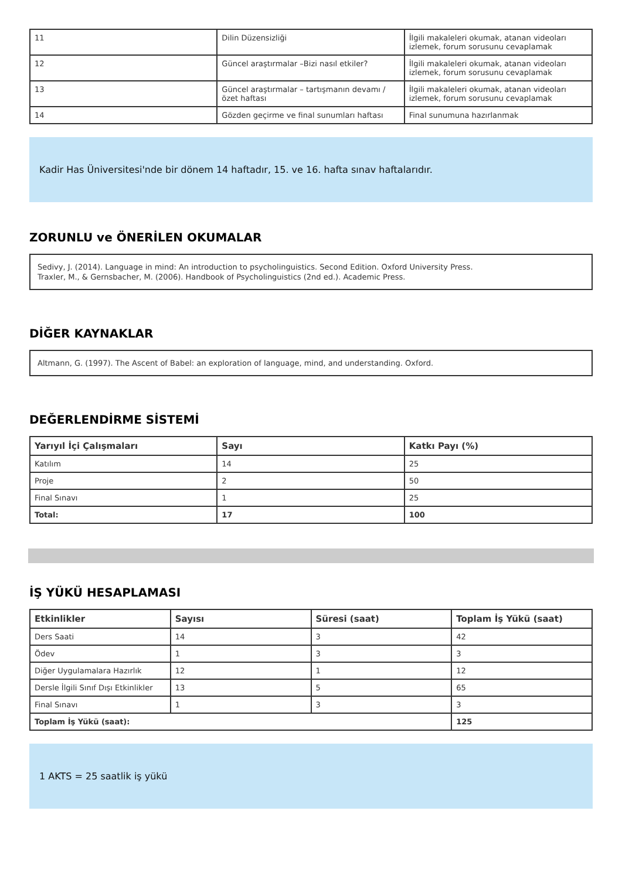| 11 | Dilin Düzensizliği | İlgili makaleleri okumak, atanan videoları izlemek, forum sorusunu cevaplamak |
| 12 | Güncel araştırmalar –Bizi nasıl etkiler? | İlgili makaleleri okumak, atanan videoları izlemek, forum sorusunu cevaplamak |
| 13 | Güncel araştırmalar – tartışmanın devamı / özet haftası | İlgili makaleleri okumak, atanan videoları izlemek, forum sorusunu cevaplamak |
| 14 | Gözden geçirme ve final sunumları haftası | Final sunumuna hazırlanmak |
Kadir Has Üniversitesi'nde bir dönem 14 haftadır, 15. ve 16. hafta sınav haftalarıdır.
ZORUNLU ve ÖNERİLEN OKUMALAR
Sedivy, J. (2014). Language in mind: An introduction to psycholinguistics. Second Edition. Oxford University Press.
Traxler, M., & Gernsbacher, M. (2006). Handbook of Psycholinguistics (2nd ed.). Academic Press.
DİĞER KAYNAKLAR
Altmann, G. (1997). The Ascent of Babel: an exploration of language, mind, and understanding. Oxford.
DEĞERLENDİRME SİSTEMİ
| Yarıyıl İçi Çalışmaları | Sayı | Katkı Payı (%) |
| --- | --- | --- |
| Katılım | 14 | 25 |
| Proje | 2 | 50 |
| Final Sınavı | 1 | 25 |
| Total: | 17 | 100 |
İŞ YÜKÜ HESAPLAMASI
| Etkinlikler | Sayısı | Süresi (saat) | Toplam İş Yükü (saat) |
| --- | --- | --- | --- |
| Ders Saati | 14 | 3 | 42 |
| Ödev | 1 | 3 | 3 |
| Diğer Uygulamalara Hazırlık | 12 | 1 | 12 |
| Dersle İlgili Sınıf Dışı Etkinlikler | 13 | 5 | 65 |
| Final Sınavı | 1 | 3 | 3 |
| Toplam İş Yükü (saat): | | | 125 |
1 AKTS = 25 saatlik iş yükü